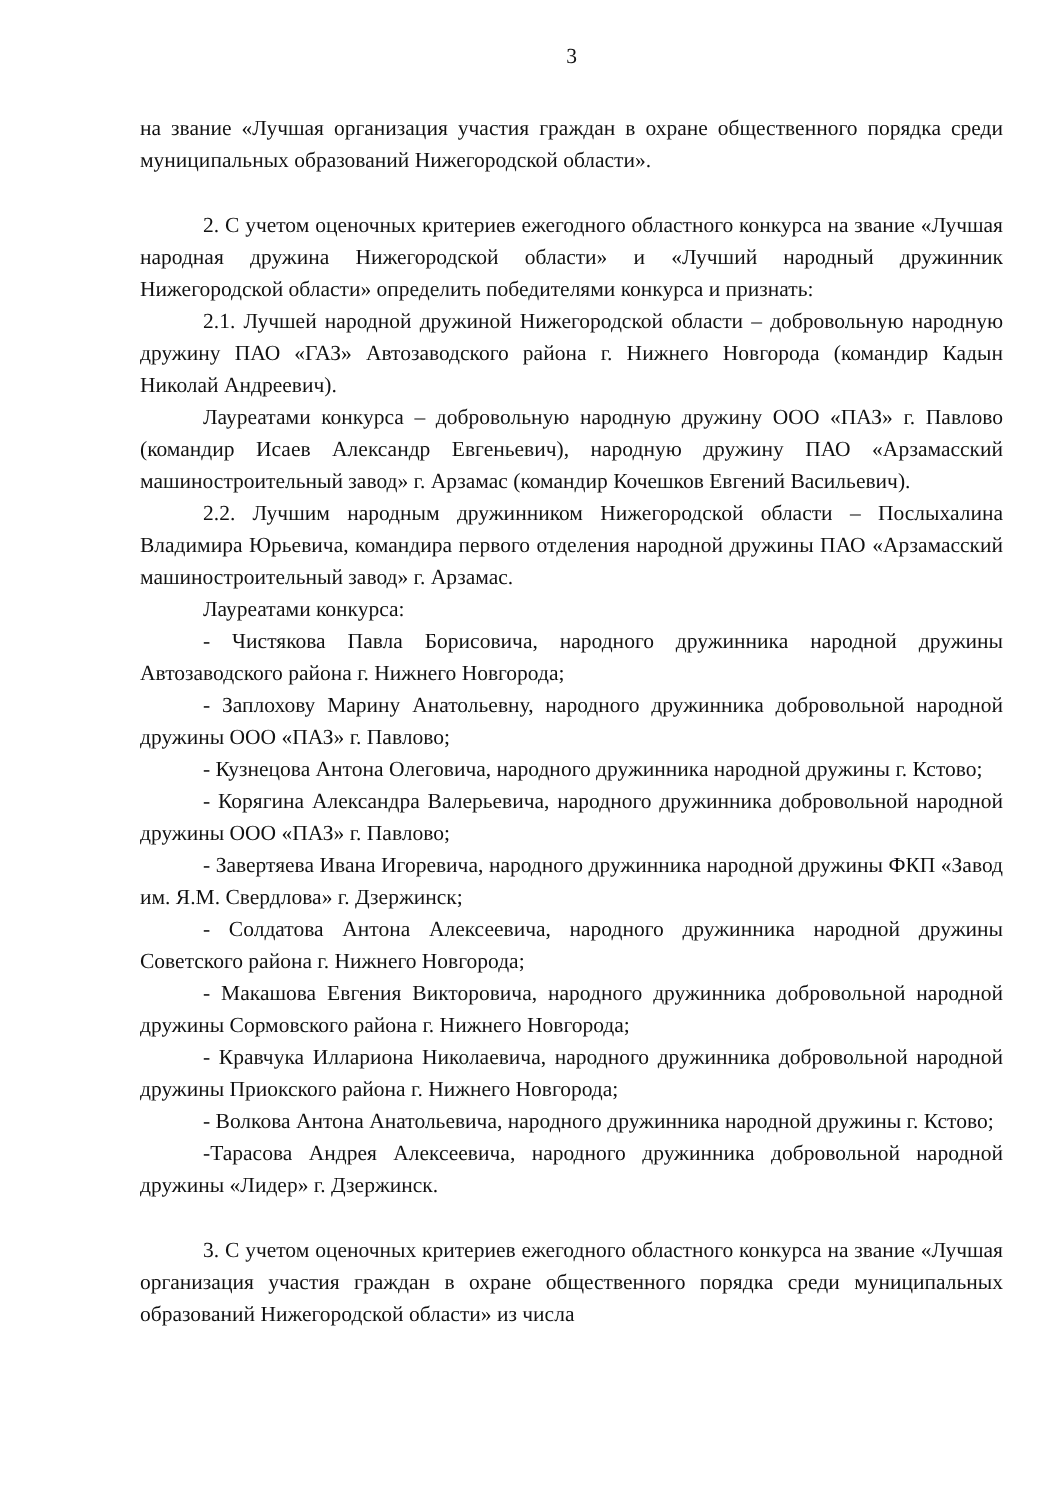3
на звание «Лучшая организация участия граждан в охране общественного порядка среди муниципальных образований Нижегородской области».
2. С учетом оценочных критериев ежегодного областного конкурса на звание «Лучшая народная дружина Нижегородской области» и «Лучший народный дружинник Нижегородской области» определить победителями конкурса и признать:
2.1. Лучшей народной дружиной Нижегородской области – добровольную народную дружину ПАО «ГАЗ» Автозаводского района г. Нижнего Новгорода (командир Кадын Николай Андреевич).
Лауреатами конкурса – добровольную народную дружину ООО «ПАЗ» г. Павлово (командир Исаев Александр Евгеньевич), народную дружину ПАО «Арзамасский машиностроительный завод» г. Арзамас (командир Кочешков Евгений Васильевич).
2.2. Лучшим народным дружинником Нижегородской области – Послыхалина Владимира Юрьевича, командира первого отделения народной дружины ПАО «Арзамасский машиностроительный завод» г. Арзамас.
Лауреатами конкурса:
- Чистякова Павла Борисовича, народного дружинника народной дружины Автозаводского района г. Нижнего Новгорода;
- Заплохову Марину Анатольевну, народного дружинника добровольной народной дружины ООО «ПАЗ» г. Павлово;
- Кузнецова Антона Олеговича, народного дружинника народной дружины г. Кстово;
- Корягина Александра Валерьевича, народного дружинника добровольной народной дружины ООО «ПАЗ» г. Павлово;
- Завертяева Ивана Игоревича, народного дружинника народной дружины ФКП «Завод им. Я.М. Свердлова» г. Дзержинск;
- Солдатова Антона Алексеевича, народного дружинника народной дружины Советского района г. Нижнего Новгорода;
- Макашова Евгения Викторовича, народного дружинника добровольной народной дружины Сормовского района г. Нижнего Новгорода;
- Кравчука Иллариона Николаевича, народного дружинника добровольной народной дружины Приокского района г. Нижнего Новгорода;
- Волкова Антона Анатольевича, народного дружинника народной дружины г. Кстово;
-Тарасова Андрея Алексеевича, народного дружинника добровольной народной дружины «Лидер» г. Дзержинск.
3. С учетом оценочных критериев ежегодного областного конкурса на звание «Лучшая организация участия граждан в охране общественного порядка среди муниципальных образований Нижегородской области» из числа